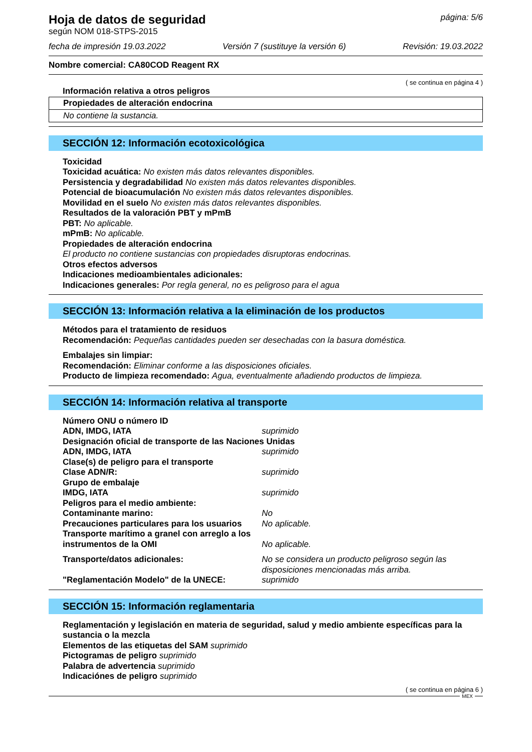Hoja de datos de seguridad
según NOM 018-STPS-2015
página: 5/6
fecha de impresión 19.03.2022 Versión 7 (sustituye la versión 6) Revisión: 19.03.2022
Nombre comercial: CA80COD Reagent RX
( se continua en página 4 )
Información relativa a otros peligros
Propiedades de alteración endocrina
No contiene la sustancia.
SECCIÓN 12: Información ecotoxicológica
Toxicidad
Toxicidad acuática: No existen más datos relevantes disponibles.
Persistencia y degradabilidad No existen más datos relevantes disponibles.
Potencial de bioacumulación No existen más datos relevantes disponibles.
Movilidad en el suelo No existen más datos relevantes disponibles.
Resultados de la valoración PBT y mPmB
PBT: No aplicable.
mPmB: No aplicable.
Propiedades de alteración endocrina
El producto no contiene sustancias con propiedades disruptoras endocrinas.
Otros efectos adversos
Indicaciones medioambientales adicionales:
Indicaciones generales: Por regla general, no es peligroso para el agua
SECCIÓN 13: Información relativa a la eliminación de los productos
Métodos para el tratamiento de residuos
Recomendación: Pequeñas cantidades pueden ser desechadas con la basura doméstica.
Embalajes sin limpiar:
Recomendación: Eliminar conforme a las disposiciones oficiales.
Producto de limpieza recomendado: Agua, eventualmente añadiendo productos de limpieza.
SECCIÓN 14: Información relativa al transporte
| Número ONU o número ID | |
| ADN, IMDG, IATA | suprimido |
| Designación oficial de transporte de las Naciones Unidas | |
| ADN, IMDG, IATA | suprimido |
| Clase(s) de peligro para el transporte | |
| Clase ADN/R: | suprimido |
| Grupo de embalaje | |
| IMDG, IATA | suprimido |
| Peligros para el medio ambiente: | |
| Contaminante marino: | No |
| Precauciones particulares para los usuarios | No aplicable. |
| Transporte marítimo a granel con arreglo a los instrumentos de la OMI | No aplicable. |
| Transporte/datos adicionales: | No se considera un producto peligroso según las disposiciones mencionadas más arriba. |
| "Reglamentación Modelo" de la UNECE: | suprimido |
SECCIÓN 15: Información reglamentaria
Reglamentación y legislación en materia de seguridad, salud y medio ambiente específicas para la sustancia o la mezcla
Elementos de las etiquetas del SAM suprimido
Pictogramas de peligro suprimido
Palabra de advertencia suprimido
Indicaciónes de peligro suprimido
( se continua en página 6 )
MEX